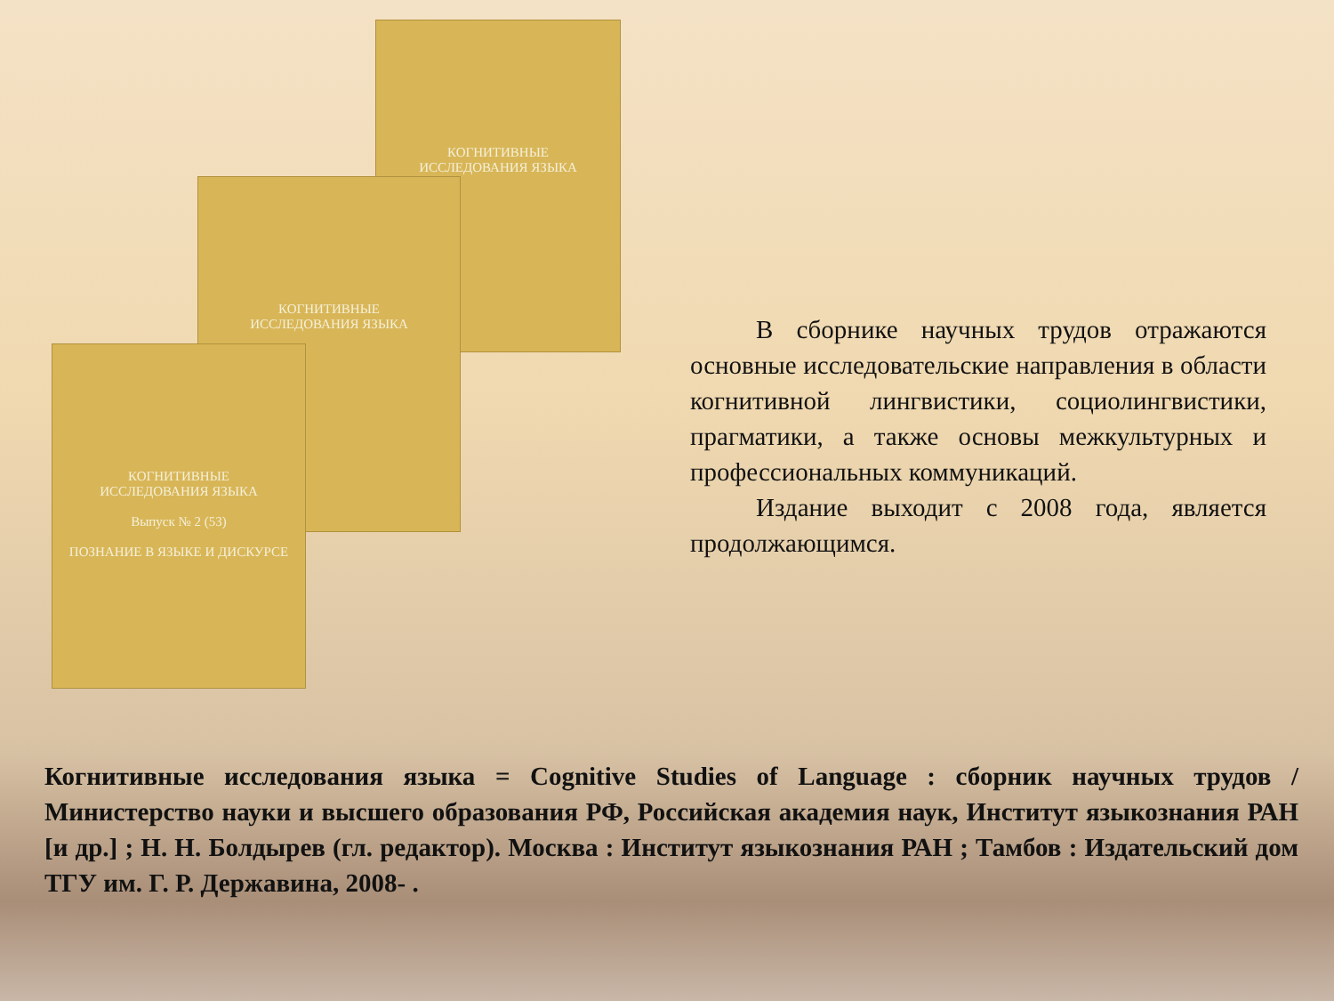КОГНИТИВНЫЕ
ИССЛЕДОВАНИЯ ЯЗЫКА
КОГНИТИВНЫЕ
ИССЛЕДОВАНИЯ ЯЗЫКА
КОГНИТИВНЫЕ
ИССЛЕДОВАНИЯ ЯЗЫКА
Выпуск № 2 (53)
ПОЗНАНИЕ В ЯЗЫКЕ И ДИСКУРСЕ
В сборнике научных трудов отражаются основные исследовательские направления в области когнитивной лингвистики, социолингвистики, прагматики, а также основы межкультурных и профессиональных коммуникаций.
Издание выходит с 2008 года, является продолжающимся.
Когнитивные исследования языка = Cognitive Studies of Language : сборник научных трудов / Министерство науки и высшего образования РФ, Российская академия наук, Институт языкознания РАН [и др.] ; Н. Н. Болдырев (гл. редактор). Москва : Институт языкознания РАН ; Тамбов : Издательский дом ТГУ им. Г. Р. Державина, 2008- .